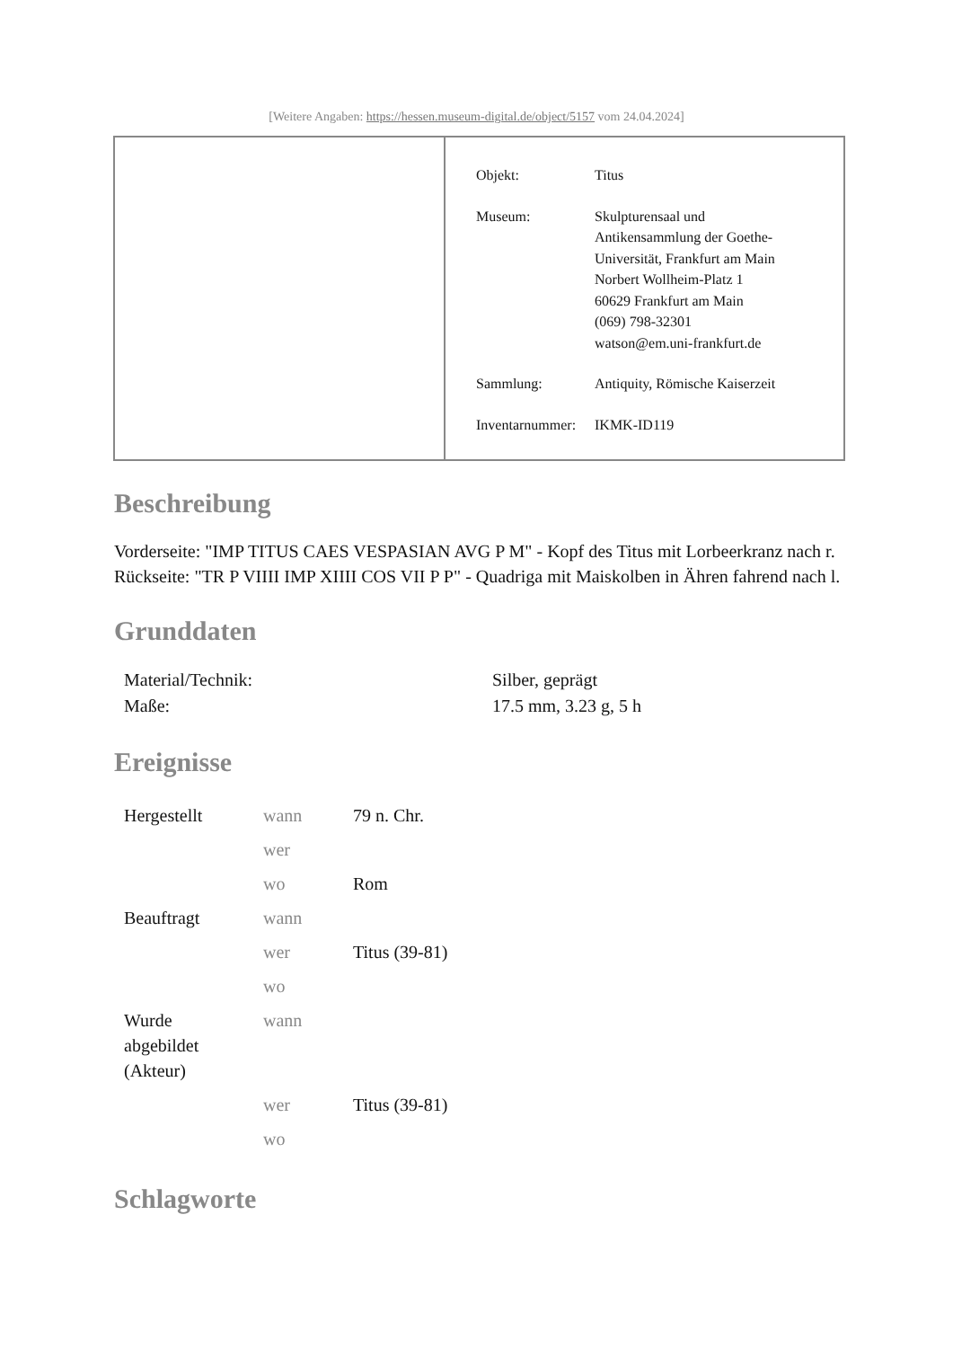[Weitere Angaben: https://hessen.museum-digital.de/object/5157 vom 24.04.2024]
| Objekt: | Titus |
| Museum: | Skulpturensaal und Antikensammlung der Goethe- Universität, Frankfurt am Main Norbert Wollheim-Platz 1 60629 Frankfurt am Main (069) 798-32301 watson@em.uni-frankfurt.de |
| Sammlung: | Antiquity, Römische Kaiserzeit |
| Inventarnummer: | IKMK-ID119 |
Beschreibung
Vorderseite: "IMP TITUS CAES VESPASIAN AVG P M" - Kopf des Titus mit Lorbeerkranz nach r.
Rückseite: "TR P VIIII IMP XIIII COS VII P P" - Quadriga mit Maiskolben in Ähren fahrend nach l.
Grunddaten
| Material/Technik: | Silber, geprägt |
| Maße: | 17.5 mm, 3.23 g, 5 h |
Ereignisse
| Hergestellt | wann | 79 n. Chr. |
| | wer | |
| | wo | Rom |
| Beauftragt | wann | |
| | wer | Titus (39-81) |
| | wo | |
| Wurde abgebildet (Akteur) | wann | |
| | wer | Titus (39-81) |
| | wo | |
Schlagworte